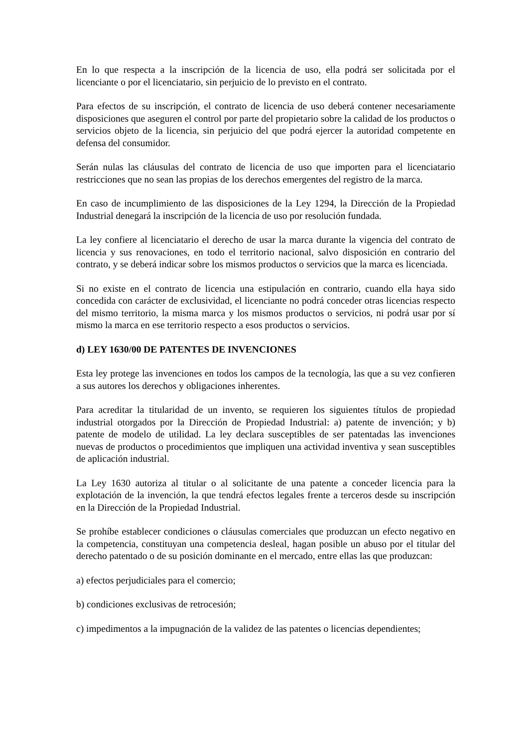En lo que respecta a la inscripción de la licencia de uso, ella podrá ser solicitada por el licenciante o por el licenciatario, sin perjuicio de lo previsto en el contrato.
Para efectos de su inscripción, el contrato de licencia de uso deberá contener necesariamente disposiciones que aseguren el control por parte del propietario sobre la calidad de los productos o servicios objeto de la licencia, sin perjuicio del que podrá ejercer la autoridad competente en defensa del consumidor.
Serán nulas las cláusulas del contrato de licencia de uso que importen para el licenciatario restricciones que no sean las propias de los derechos emergentes del registro de la marca.
En caso de incumplimiento de las disposiciones de la Ley 1294, la Dirección de la Propiedad Industrial denegará la inscripción de la licencia de uso por resolución fundada.
La ley confiere al licenciatario el derecho de usar la marca durante la vigencia del contrato de licencia y sus renovaciones, en todo el territorio nacional, salvo disposición en contrario del contrato, y se deberá indicar sobre los mismos productos o servicios que la marca es licenciada.
Si no existe en el contrato de licencia una estipulación en contrario, cuando ella haya sido concedida con carácter de exclusividad, el licenciante no podrá conceder otras licencias respecto del mismo territorio, la misma marca y los mismos productos o servicios, ni podrá usar por sí mismo la marca en ese territorio respecto a esos productos o servicios.
d) LEY 1630/00 DE PATENTES DE INVENCIONES
Esta ley protege las invenciones en todos los campos de la tecnología, las que a su vez confieren a sus autores los derechos y obligaciones inherentes.
Para acreditar la titularidad de un invento, se requieren los siguientes títulos de propiedad industrial otorgados por la Dirección de Propiedad Industrial: a) patente de invención; y b) patente de modelo de utilidad. La ley declara susceptibles de ser patentadas las invenciones nuevas de productos o procedimientos que impliquen una actividad inventiva y sean susceptibles de aplicación industrial.
La Ley 1630 autoriza al titular o al solicitante de una patente a conceder licencia para la explotación de la invención, la que tendrá efectos legales frente a terceros desde su inscripción en la Dirección de la Propiedad Industrial.
Se prohíbe establecer condiciones o cláusulas comerciales que produzcan un efecto negativo en la competencia, constituyan una competencia desleal, hagan posible un abuso por el titular del derecho patentado o de su posición dominante en el mercado, entre ellas las que produzcan:
a) efectos perjudiciales para el comercio;
b) condiciones exclusivas de retrocesión;
c) impedimentos a la impugnación de la validez de las patentes o licencias dependientes;